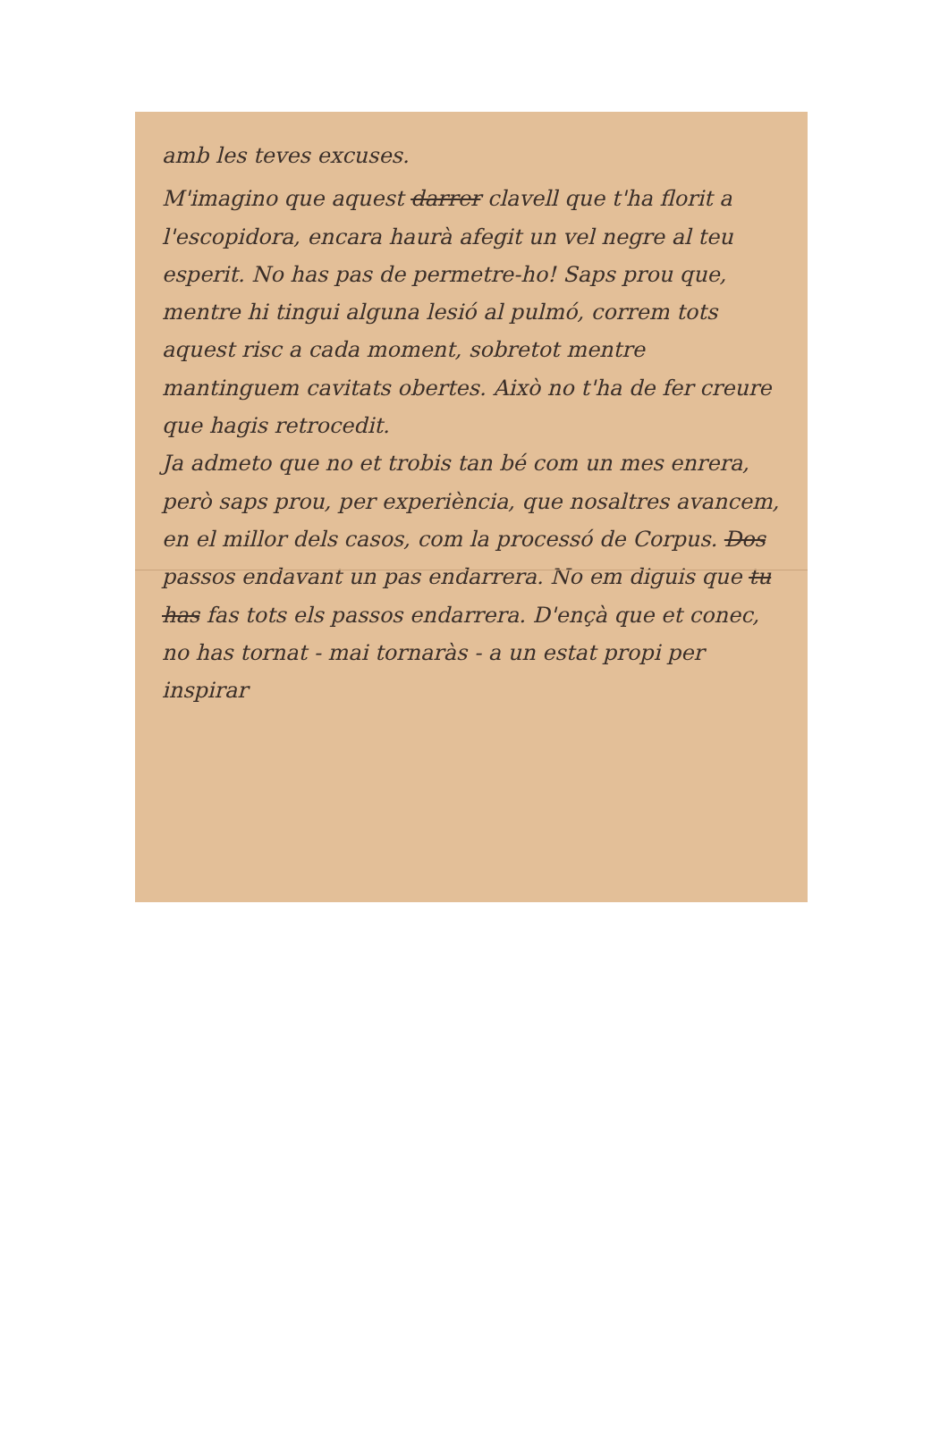amb les teves excuses.
M'imagino que aquest darrer clavell que t'ha florit a l'escopidora, encara haurà afegit un vel negre al teu esperit. No has pas de permetre-ho! Saps prou que, mentre hi tingui alguna lesió al pulmó, correm tots aquest risc a cada moment, sobretot mentre mantinguem cavitats obertes. Això no t'ha de fer creure que hagis retrocedit.
Ja admeto que no et trobis tan bé com un mes enrera, però saps prou, per experiència, que nosaltres avancem, en el millor dels casos, com la processó de Corpus. Dos passos endavant un pas endarrera. No em diguis que tu has fas tots els passos endarrera. D'ençà que et conec, no has tornat - mai tornaràs - a un estat propi per inspirar